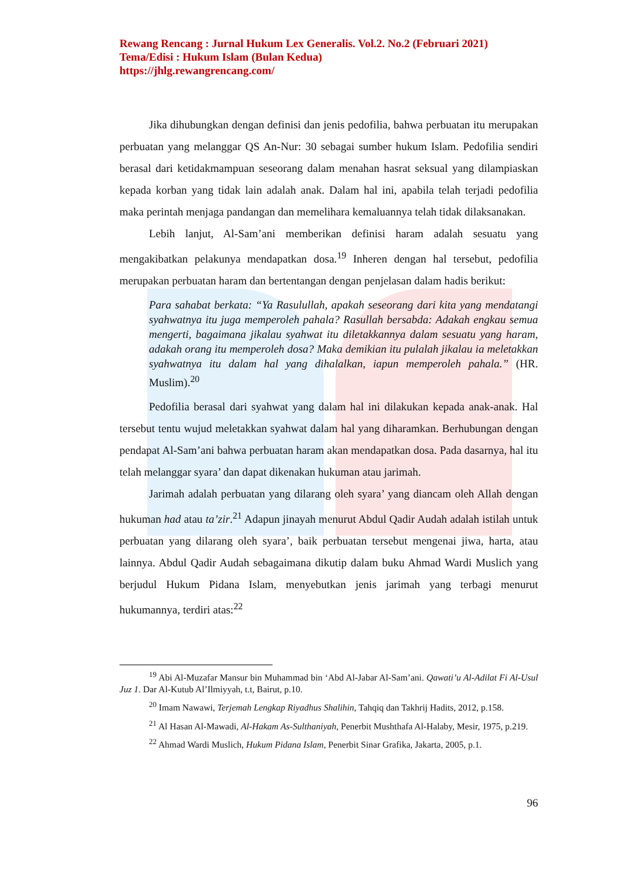Rewang Rencang : Jurnal Hukum Lex Generalis. Vol.2. No.2 (Februari 2021)
Tema/Edisi : Hukum Islam (Bulan Kedua)
https://jhlg.rewangrencang.com/
Jika dihubungkan dengan definisi dan jenis pedofilia, bahwa perbuatan itu merupakan perbuatan yang melanggar QS An-Nur: 30 sebagai sumber hukum Islam. Pedofilia sendiri berasal dari ketidakmampuan seseorang dalam menahan hasrat seksual yang dilampiaskan kepada korban yang tidak lain adalah anak. Dalam hal ini, apabila telah terjadi pedofilia maka perintah menjaga pandangan dan memelihara kemaluannya telah tidak dilaksanakan.
Lebih lanjut, Al-Sam’ani memberikan definisi haram adalah sesuatu yang mengakibatkan pelakunya mendapatkan dosa.<sup>19</sup> Inheren dengan hal tersebut, pedofilia merupakan perbuatan haram dan bertentangan dengan penjelasan dalam hadis berikut:
Para sahabat berkata: “Ya Rasulullah, apakah seseorang dari kita yang mendatangi syahwatnya itu juga memperoleh pahala? Rasullah bersabda: Adakah engkau semua mengerti, bagaimana jikalau syahwat itu diletakkannya dalam sesuatu yang haram, adakah orang itu memperoleh dosa? Maka demikian itu pulalah jikalau ia meletakkan syahwatnya itu dalam hal yang dihalalkan, iapun memperoleh pahala.” (HR. Muslim).<sup>20</sup>
Pedofilia berasal dari syahwat yang dalam hal ini dilakukan kepada anak-anak. Hal tersebut tentu wujud meletakkan syahwat dalam hal yang diharamkan. Berhubungan dengan pendapat Al-Sam’ani bahwa perbuatan haram akan mendapatkan dosa. Pada dasarnya, hal itu telah melanggar syara’ dan dapat dikenakan hukuman atau jarimah.
Jarimah adalah perbuatan yang dilarang oleh syara’ yang diancam oleh Allah dengan hukuman had atau ta’zir.<sup>21</sup> Adapun jinayah menurut Abdul Qadir Audah adalah istilah untuk perbuatan yang dilarang oleh syara’, baik perbuatan tersebut mengenai jiwa, harta, atau lainnya. Abdul Qadir Audah sebagaimana dikutip dalam buku Ahmad Wardi Muslich yang berjudul Hukum Pidana Islam, menyebutkan jenis jarimah yang terbagi menurut hukumannya, terdiri atas:<sup>22</sup>
<sup>19</sup> Abi Al-Muzafar Mansur bin Muhammad bin ‘Abd Al-Jabar Al-Sam’ani. Qawati’u Al-Adilat Fi Al-Usul Juz 1. Dar Al-Kutub Al’Ilmiyyah, t.t, Bairut, p.10.
<sup>20</sup> Imam Nawawi, Terjemah Lengkap Riyadhus Shalihin, Tahqiq dan Takhrij Hadits, 2012, p.158.
<sup>21</sup> Al Hasan Al-Mawadi, Al-Hakam As-Sulthaniyah, Penerbit Mushthafa Al-Halaby, Mesir, 1975, p.219.
<sup>22</sup> Ahmad Wardi Muslich, Hukum Pidana Islam, Penerbit Sinar Grafika, Jakarta, 2005, p.1.
96